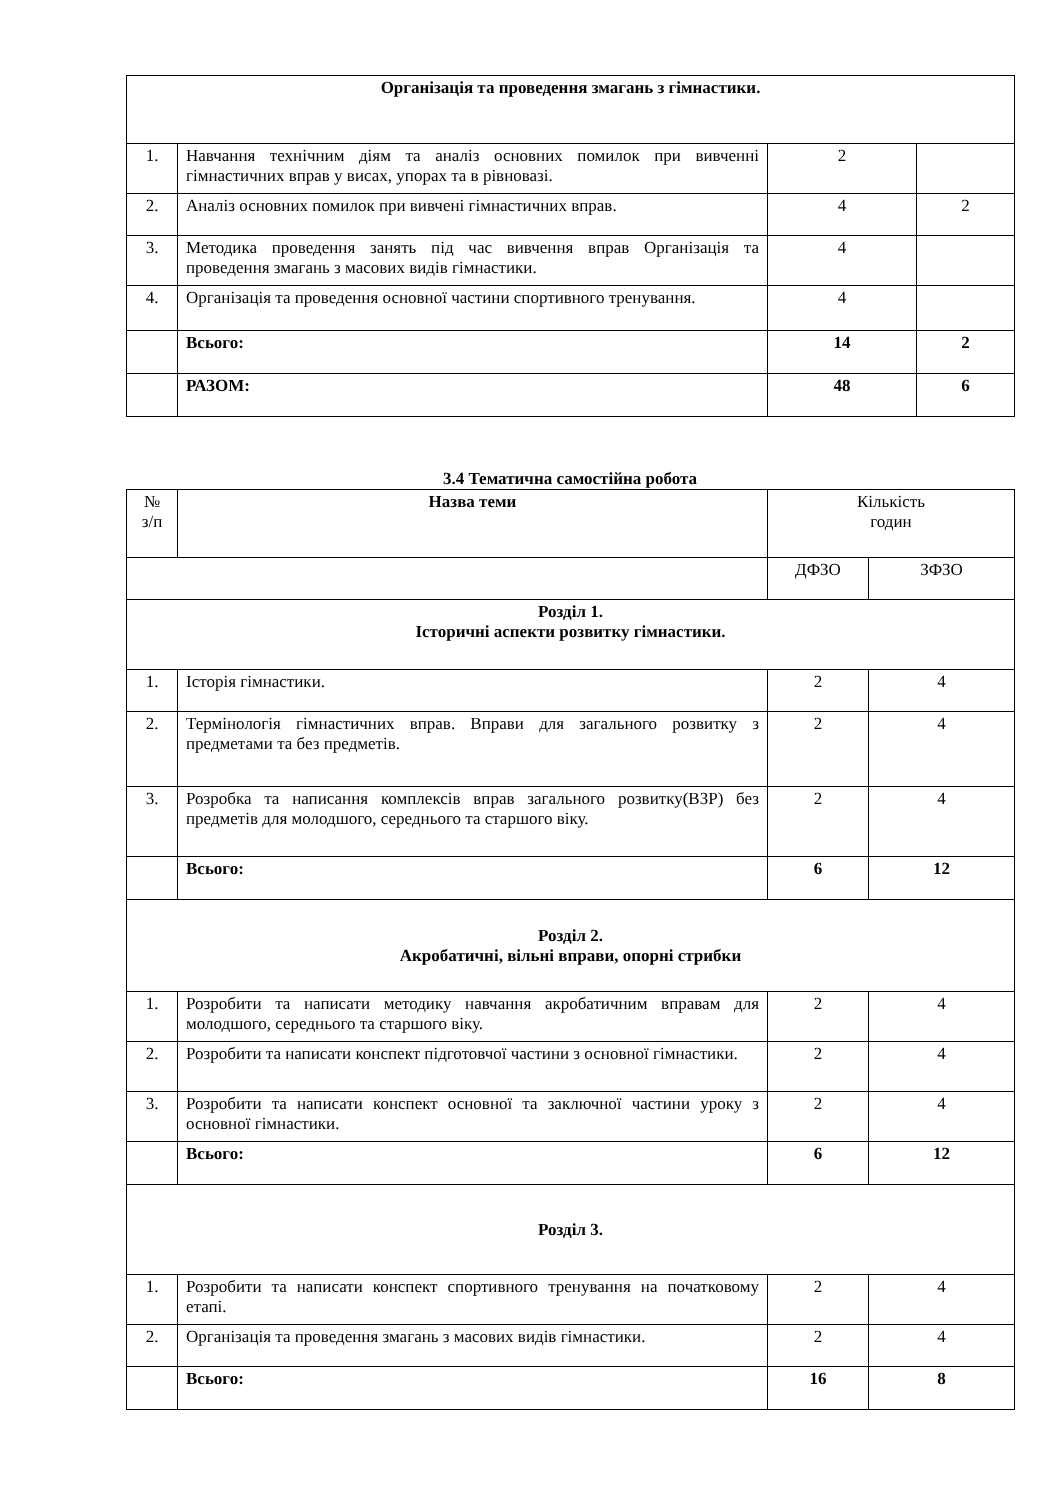| Організація та проведення змагань з гімнастики. | | | |
| 1. | Навчання технічним діям та аналіз основних помилок при вивченні гімнастичних вправ у висах, упорах та в рівновазі. | 2 | |
| 2. | Аналіз основних помилок при вивчені гімнастичних вправ. | 4 | 2 |
| 3. | Методика проведення занять під час вивчення вправ Організація та проведення змагань з масових видів гімнастики. | 4 | |
| 4. | Організація та проведення основної частини спортивного тренування. | 4 | |
| | Всього: | 14 | 2 |
| | РАЗОМ: | 48 | 6 |
3.4 Тематична самостійна робота
| № з/п | Назва теми | Кількість годин | |
| | | ДФЗО | ЗФЗО |
| Розділ 1. Історичні аспекти розвитку гімнастики. | | | |
| 1. | Історія гімнастики. | 2 | 4 |
| 2. | Термінологія гімнастичних вправ. Вправи для загального розвитку з предметами та без предметів. | 2 | 4 |
| 3. | Розробка та написання комплексів вправ загального розвитку(ВЗР) без предметів для молодшого, середнього та старшого віку. | 2 | 4 |
| | Всього: | 6 | 12 |
| Розділ 2. Акробатичні, вільні вправи, опорні стрибки | | | |
| 1. | Розробити та написати методику навчання акробатичним вправам для молодшого, середнього та старшого віку. | 2 | 4 |
| 2. | Розробити та написати конспект підготовчої частини з основної гімнастики. | 2 | 4 |
| 3. | Розробити та написати конспект основної та заключної частини уроку з основної гімнастики. | 2 | 4 |
| | Всього: | 6 | 12 |
| Розділ 3. | | | |
| 1. | Розробити та написати конспект спортивного тренування на початковому етапі. | 2 | 4 |
| 2. | Організація та проведення змагань з масових видів гімнастики. | 2 | 4 |
| | Всього: | 16 | 8 |